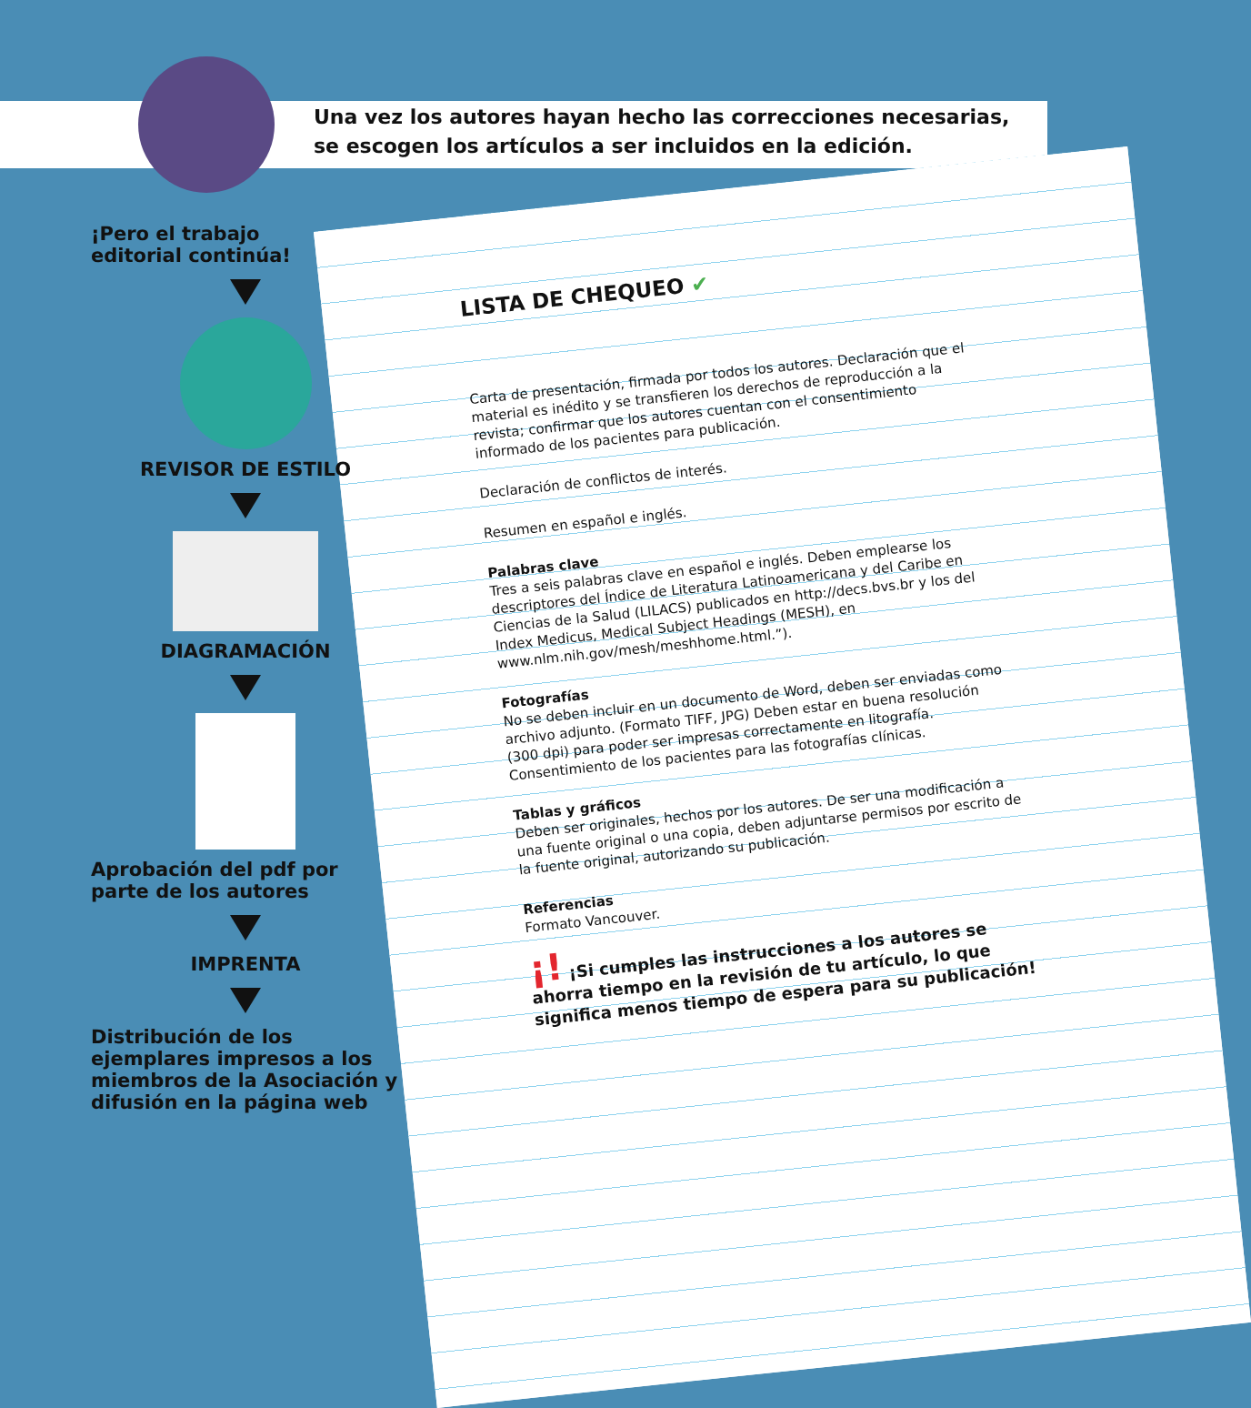Una vez los autores hayan hecho las correcciones necesarias, se escogen los artículos a ser incluidos en la edición.
¡Pero el trabajo
editorial continúa!
REVISOR DE ESTILO
DIAGRAMACIÓN
Aprobación del pdf por
parte de los autores
IMPRENTA
Distribución de los ejemplares impresos a los miembros de la Asociación y difusión en la página web
LISTA DE CHEQUEO ✔
Carta de presentación, firmada por todos los autores. Declaración que el material es inédito y se transfieren los derechos de reproducción a la revista; confirmar que los autores cuentan con el consentimiento informado de los pacientes para publicación.
Declaración de conflictos de interés.
Resumen en español e inglés.
Palabras clave
Tres a seis palabras clave en español e inglés. Deben emplearse los descriptores del Índice de Literatura Latinoamericana y del Caribe en Ciencias de la Salud (LILACS) publicados en http://decs.bvs.br y los del Index Medicus, Medical Subject Headings (MESH), en www.nlm.nih.gov/mesh/meshhome.html.”).
Fotografías
No se deben incluir en un documento de Word, deben ser enviadas como archivo adjunto. (Formato TIFF, JPG) Deben estar en buena resolución (300 dpi) para poder ser impresas correctamente en litografía. Consentimiento de los pacientes para las fotografías clínicas.
Tablas y gráficos
Deben ser originales, hechos por los autores. De ser una modificación a una fuente original o una copia, deben adjuntarse permisos por escrito de la fuente original, autorizando su publicación.
Referencias
Formato Vancouver.
¡! ¡Si cumples las instrucciones a los autores se ahorra tiempo en la revisión de tu artículo, lo que significa menos tiempo de espera para su publicación!